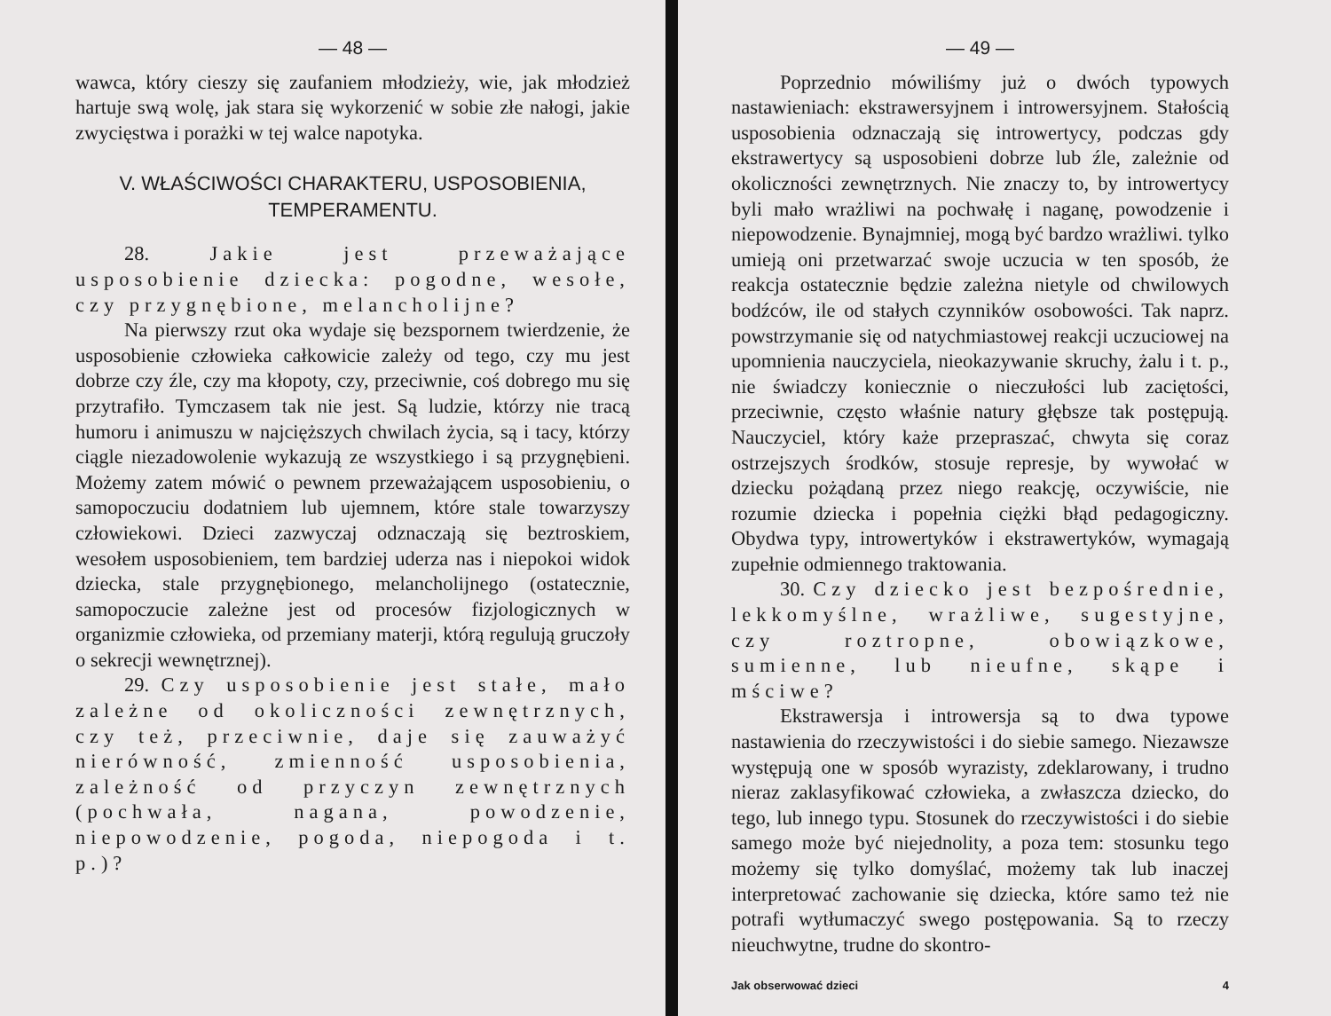— 48 —
wawca, który cieszy się zaufaniem młodzieży, wie, jak młodzież hartuje swą wolę, jak stara się wykorzenić w sobie złe nałogi, jakie zwycięstwa i porażki w tej walce napotyka.
V. WŁAŚCIWOŚCI CHARAKTERU, USPOSOBIENIA, TEMPERAMENTU.
28. Jakie jest przeważające usposobienie dziecka: pogodne, wesołe, czy przygnębione, melancholijne?
Na pierwszy rzut oka wydaje się bezspornem twierdzenie, że usposobienie człowieka całkowicie zależy od tego, czy mu jest dobrze czy źle, czy ma kłopoty, czy, przeciwnie, coś dobrego mu się przytrafiło. Tymczasem tak nie jest. Są ludzie, którzy nie tracą humoru i animuszu w najcięższych chwilach życia, są i tacy, którzy ciągle niezadowolenie wykazują ze wszystkiego i są przygnębieni. Możemy zatem mówić o pewnem przeważającem usposobieniu, o samopoczuciu dodatniem lub ujemnem, które stale towarzyszy człowiekowi. Dzieci zazwyczaj odznaczają się beztroskiem, wesołem usposobieniem, tem bardziej uderza nas i niepokoi widok dziecka, stale przygnębionego, melancholijnego (ostatecznie, samopoczucie zależne jest od procesów fizjologicznych w organizmie człowieka, od przemiany materji, którą regulują gruczoły o sekrecji wewnętrznej).
29. Czy usposobienie jest stałe, mało zależne od okoliczności zewnętrznych, czy też, przeciwnie, daje się zauważyć nierówność, zmienność usposobienia, zależność od przyczyn zewnętrznych (pochwała, nagana, powodzenie, niepowodzenie, pogoda, niepogoda i t. p.)?
— 49 —
Poprzednio mówiliśmy już o dwóch typowych nastawieniach: ekstrawersyjnem i introwersyjnem. Stałością usposobienia odznaczają się introwertycy, podczas gdy ekstrawertycy są usposobieni dobrze lub źle, zależnie od okoliczności zewnętrznych. Nie znaczy to, by introwertycy byli mało wrażliwi na pochwałę i naganę, powodzenie i niepowodzenie. Bynajmniej, mogą być bardzo wrażliwi. tylko umieją oni przetwarzać swoje uczucia w ten sposób, że reakcja ostatecznie będzie zależna nietyle od chwilowych bodźców, ile od stałych czynników osobowości. Tak naprz. powstrzymanie się od natychmiastowej reakcji uczuciowej na upomnienia nauczyciela, nieokazywanie skruchy, żalu i t. p., nie świadczy koniecznie o nieczułości lub zaciętości, przeciwnie, często właśnie natury głębsze tak postępują. Nauczyciel, który każe przepraszać, chwyta się coraz ostrzejszych środków, stosuje represje, by wywołać w dziecku pożądaną przez niego reakcję, oczywiście, nie rozumie dziecka i popełnia ciężki błąd pedagogiczny. Obydwa typy, introwertyków i ekstrawertyków, wymagają zupełnie odmiennego traktowania.
30. Czy dziecko jest bezpośrednie, lekkomyślne, wrażliwe, sugestyjne, czy roztropne, obowiązkowe, sumienne, lub nieufne, skąpe i mściwe?
Ekstrawersja i introwersja są to dwa typowe nastawienia do rzeczywistości i do siebie samego. Niezawsze występują one w sposób wyrazisty, zdeklarowany, i trudno nieraz zaklasyfikować człowieka, a zwłaszcza dziecko, do tego, lub innego typu. Stosunek do rzeczywistości i do siebie samego może być niejednolity, a poza tem: stosunku tego możemy się tylko domyślać, możemy tak lub inaczej interpretować zachowanie się dziecka, które samo też nie potrafi wytłumaczyć swego postępowania. Są to rzeczy nieuchwytne, trudne do skontro-
Jak obserwować dzieci 4